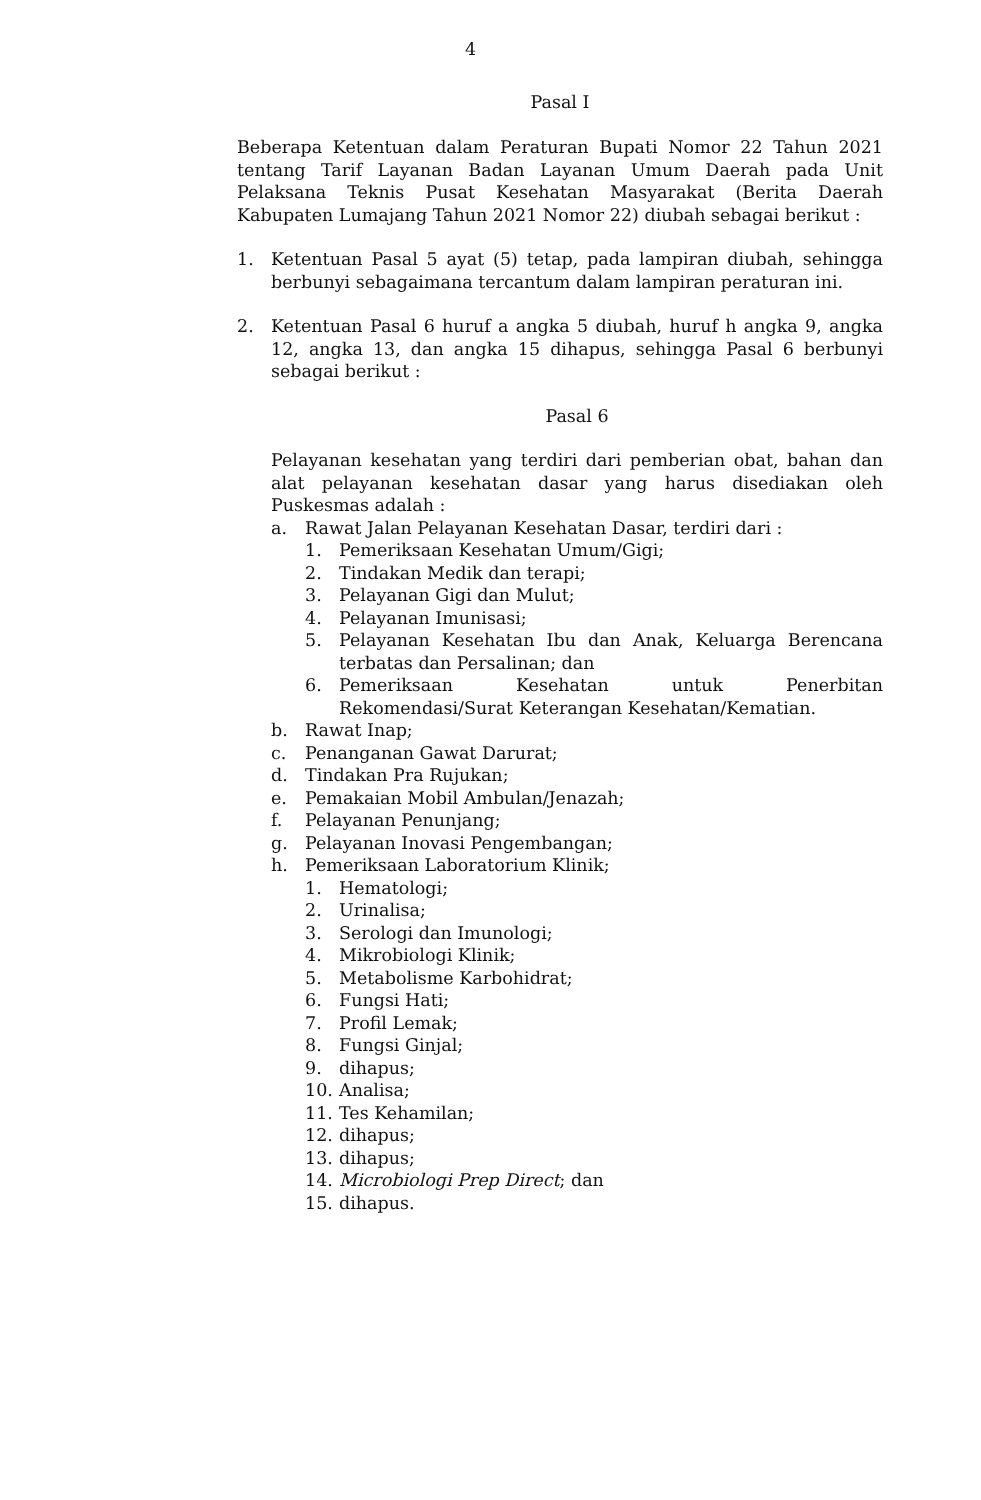4
Pasal I
Beberapa Ketentuan dalam Peraturan Bupati Nomor 22 Tahun 2021 tentang Tarif Layanan Badan Layanan Umum Daerah pada Unit Pelaksana Teknis Pusat Kesehatan Masyarakat (Berita Daerah Kabupaten Lumajang Tahun 2021 Nomor 22) diubah sebagai berikut :
1. Ketentuan Pasal 5 ayat (5) tetap, pada lampiran diubah, sehingga berbunyi sebagaimana tercantum dalam lampiran peraturan ini.
2. Ketentuan Pasal 6 huruf a angka 5 diubah, huruf h angka 9, angka 12, angka 13, dan angka 15 dihapus, sehingga Pasal 6 berbunyi sebagai berikut :
Pasal 6
Pelayanan kesehatan yang terdiri dari pemberian obat, bahan dan alat pelayanan kesehatan dasar yang harus disediakan oleh Puskesmas adalah :
a. Rawat Jalan Pelayanan Kesehatan Dasar, terdiri dari :
1. Pemeriksaan Kesehatan Umum/Gigi;
2. Tindakan Medik dan terapi;
3. Pelayanan Gigi dan Mulut;
4. Pelayanan Imunisasi;
5. Pelayanan Kesehatan Ibu dan Anak, Keluarga Berencana terbatas dan Persalinan; dan
6. Pemeriksaan Kesehatan untuk Penerbitan Rekomendasi/Surat Keterangan Kesehatan/Kematian.
b. Rawat Inap;
c. Penanganan Gawat Darurat;
d. Tindakan Pra Rujukan;
e. Pemakaian Mobil Ambulan/Jenazah;
f. Pelayanan Penunjang;
g. Pelayanan Inovasi Pengembangan;
h. Pemeriksaan Laboratorium Klinik;
1. Hematologi;
2. Urinalisa;
3. Serologi dan Imunologi;
4. Mikrobiologi Klinik;
5. Metabolisme Karbohidrat;
6. Fungsi Hati;
7. Profil Lemak;
8. Fungsi Ginjal;
9. dihapus;
10. Analisa;
11. Tes Kehamilan;
12. dihapus;
13. dihapus;
14. Microbiologi Prep Direct; dan
15. dihapus.